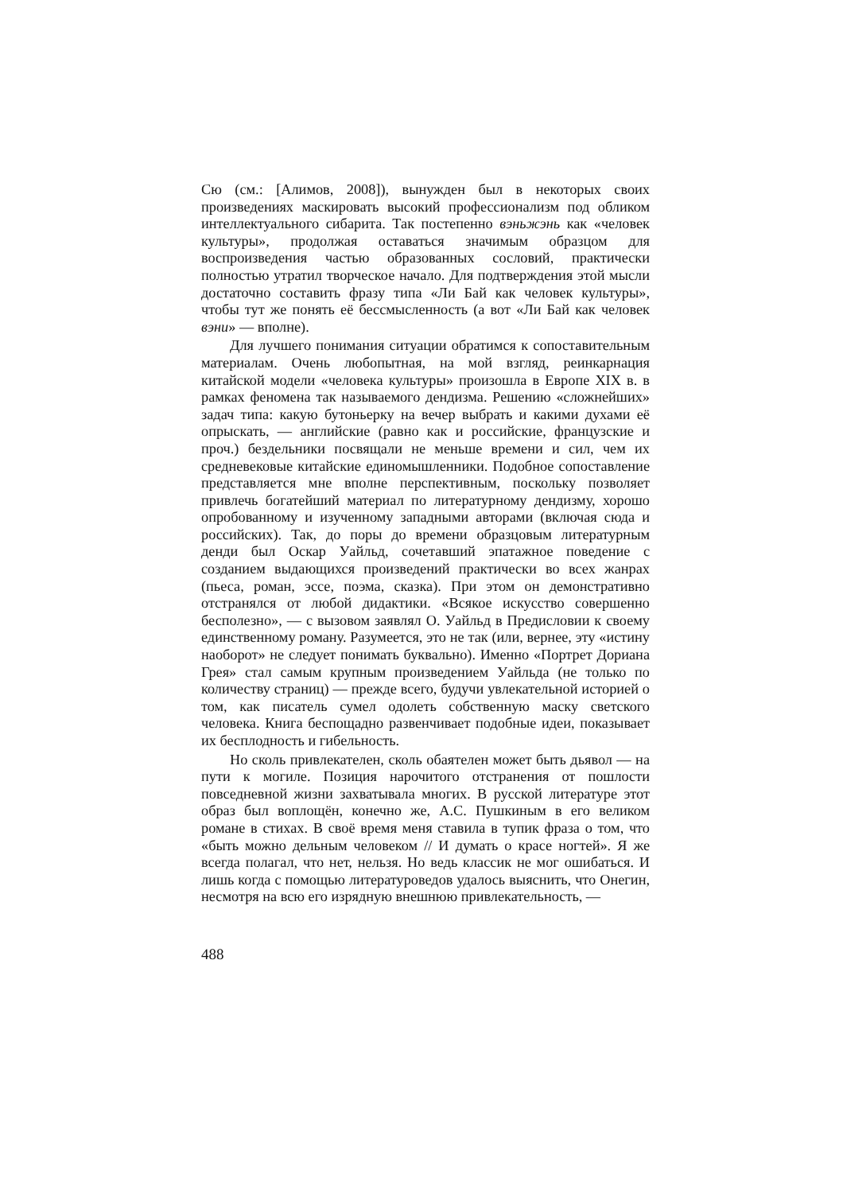Сю (см.: [Алимов, 2008]), вынужден был в некоторых своих произведениях маскировать высокий профессионализм под обликом интеллектуального сибарита. Так постепенно вэньжэнь как «человек культуры», продолжая оставаться значимым образцом для воспроизведения частью образованных сословий, практически полностью утратил творческое начало. Для подтверждения этой мысли достаточно составить фразу типа «Ли Бай как человек культуры», чтобы тут же понять её бессмысленность (а вот «Ли Бай как человек вэни» — вполне).
Для лучшего понимания ситуации обратимся к сопоставительным материалам. Очень любопытная, на мой взгляд, реинкарнация китайской модели «человека культуры» произошла в Европе XIX в. в рамках феномена так называемого дендизма. Решению «сложнейших» задач типа: какую бутоньерку на вечер выбрать и какими духами её опрыскать, — английские (равно как и российские, французские и проч.) бездельники посвящали не меньше времени и сил, чем их средневековые китайские единомышленники. Подобное сопоставление представляется мне вполне перспективным, поскольку позволяет привлечь богатейший материал по литературному дендизму, хорошо опробованному и изученному западными авторами (включая сюда и российских). Так, до поры до времени образцовым литературным денди был Оскар Уайльд, сочетавший эпатажное поведение с созданием выдающихся произведений практически во всех жанрах (пьеса, роман, эссе, поэма, сказка). При этом он демонстративно отстранялся от любой дидактики. «Всякое искусство совершенно бесполезно», — с вызовом заявлял О. Уайльд в Предисловии к своему единственному роману. Разумеется, это не так (или, вернее, эту «истину наоборот» не следует понимать буквально). Именно «Портрет Дориана Грея» стал самым крупным произведением Уайльда (не только по количеству страниц) — прежде всего, будучи увлекательной историей о том, как писатель сумел одолеть собственную маску светского человека. Книга беспощадно развенчивает подобные идеи, показывает их бесплодность и гибельность.
Но сколь привлекателен, сколь обаятелен может быть дьявол — на пути к могиле. Позиция нарочитого отстранения от пошлости повседневной жизни захватывала многих. В русской литературе этот образ был воплощён, конечно же, А.С. Пушкиным в его великом романе в стихах. В своё время меня ставила в тупик фраза о том, что «быть можно дельным человеком // И думать о красе ногтей». Я же всегда полагал, что нет, нельзя. Но ведь классик не мог ошибаться. И лишь когда с помощью литературоведов удалось выяснить, что Онегин, несмотря на всю его изрядную внешнюю привлекательность, —
488